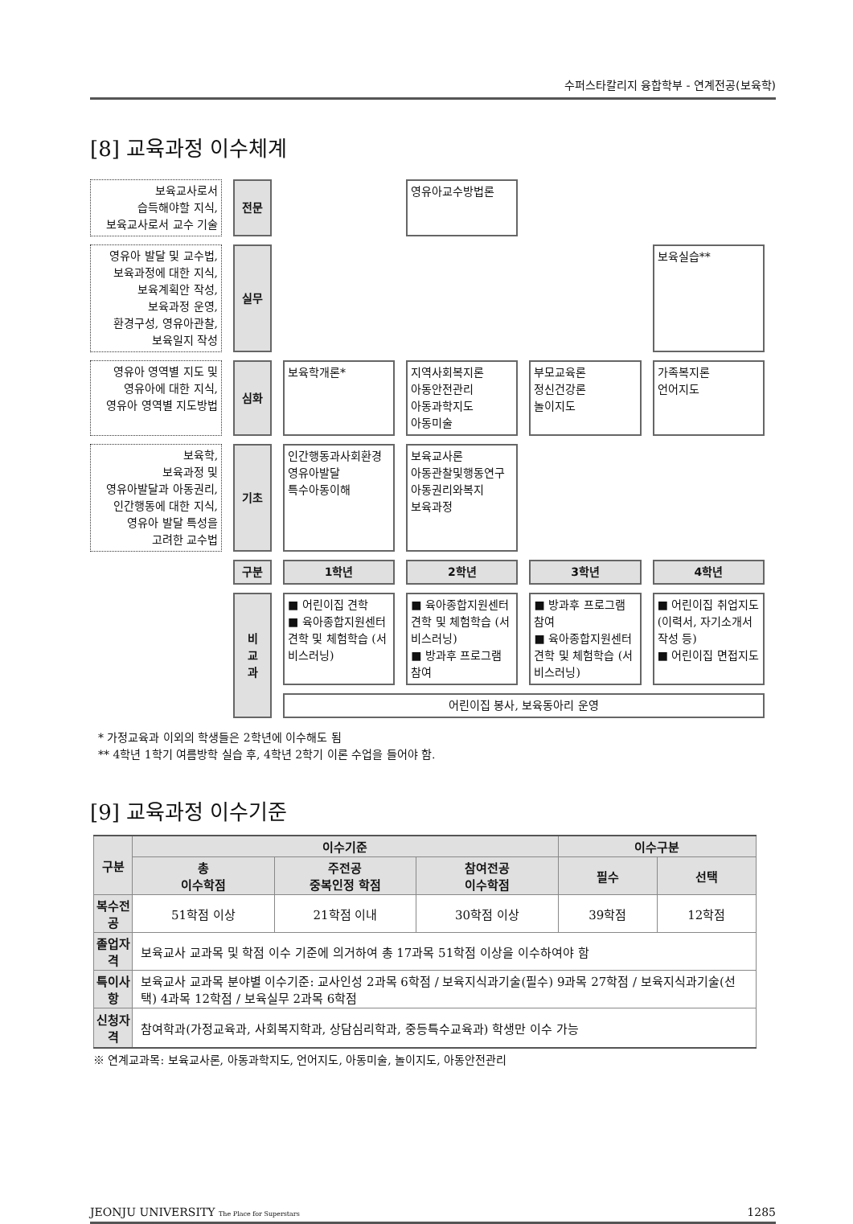수퍼스타칼리지 융합학부 - 연계전공(보육학)
[8] 교육과정 이수체계
| 보육교사로서 습득해야할 지식, 보육교사로서 교수 기술 | 전문 | | 영유아교수방법론 | | |
| 영유아 발달 및 교수법, 보육과정에 대한 지식, 보육계획안 작성, 보육과정 운영, 환경구성, 영유아관찰, 보육일지 작성 | 실무 | | | | 보육실습** |
| 영유아 영역별 지도 및 영유아에 대한 지식, 영유아 영역별 지도방법 | 심화 | 보육학개론* | 지역사회복지론 아동안전관리 아동과학지도 아동미술 | 부모교육론 정신건강론 놀이지도 | 가족복지론 언어지도 |
| 보육학, 보육과정 및 영유아발달과 아동권리, 인간행동에 대한 지식, 영유아 발달 특성을 고려한 교수법 | 기초 | 인간행동과사회환경 영유아발달 특수아동이해 | 보육교사론 아동관찰및행동연구 아동권리와복지 보육과정 | | |
| | 구분 | 1학년 | 2학년 | 3학년 | 4학년 |
| | 비 교 과 | ■ 어린이집 견학 ■ 육아종합지원센터 견학 및 체험학습 (서비스러닝) | ■ 육아종합지원센터 견학 및 체험학습 (서비스러닝) ■ 방과후 프로그램 참여 | ■ 방과후 프로그램 참여 ■ 육아종합지원센터 견학 및 체험학습 (서비스러닝) | ■ 어린이집 취업지도 (이력서, 자기소개서 작성 등) ■ 어린이집 면접지도 |
| | | 어린이집 봉사, 보육동아리 운영 | | | |
* 가정교육과 이외의 학생들은 2학년에 이수해도 됨
** 4학년 1학기 여름방학 실습 후, 4학년 2학기 이론 수업을 들어야 함.
[9] 교육과정 이수기준
| 구분 | 이수기준 | | | 이수구분 | |
| --- | --- | --- | --- | --- | --- |
| | 총 이수학점 | 주전공 중복인정 학점 | 참여전공 이수학점 | 필수 | 선택 |
| 복수전공 | 51학점 이상 | 21학점 이내 | 30학점 이상 | 39학점 | 12학점 |
| 졸업자격 | 보육교사 교과목 및 학점 이수 기준에 의거하여 총 17과목 51학점 이상을 이수하여야 함 | | | | |
| 특이사항 | 보육교사 교과목 분야별 이수기준: 교사인성 2과목 6학점 / 보육지식과기술(필수) 9과목 27학점 / 보육지식과기술(선택) 4과목 12학점 / 보육실무 2과목 6학점 | | | | |
| 신청자격 | 참여학과(가정교육과, 사회복지학과, 상담심리학과, 중등특수교육과) 학생만 이수 가능 | | | | |
※ 연계교과목: 보육교사론, 아동과학지도, 언어지도, 아동미술, 놀이지도, 아동안전관리
JEONJU UNIVERSITY The Place for Superstars 1285